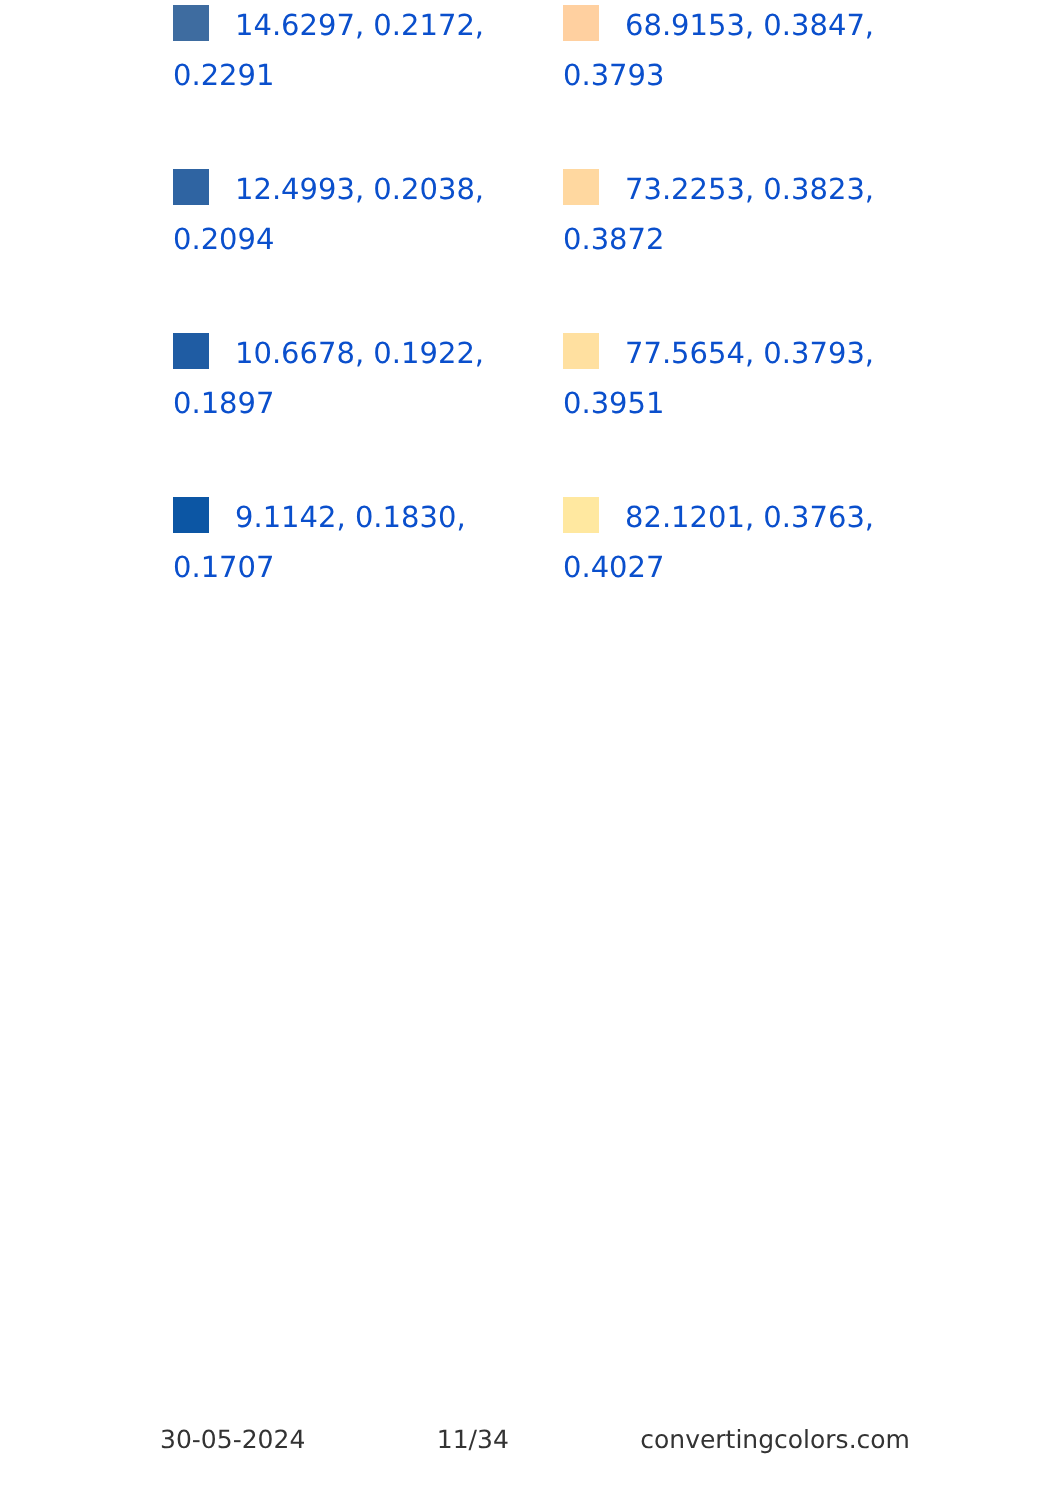14.6297, 0.2172, 0.2291
68.9153, 0.3847, 0.3793
12.4993, 0.2038, 0.2094
73.2253, 0.3823, 0.3872
10.6678, 0.1922, 0.1897
77.5654, 0.3793, 0.3951
9.1142, 0.1830, 0.1707 82.1201, 0.3763, 0.4027
30-05-2024 11/34 convertingcolors.com